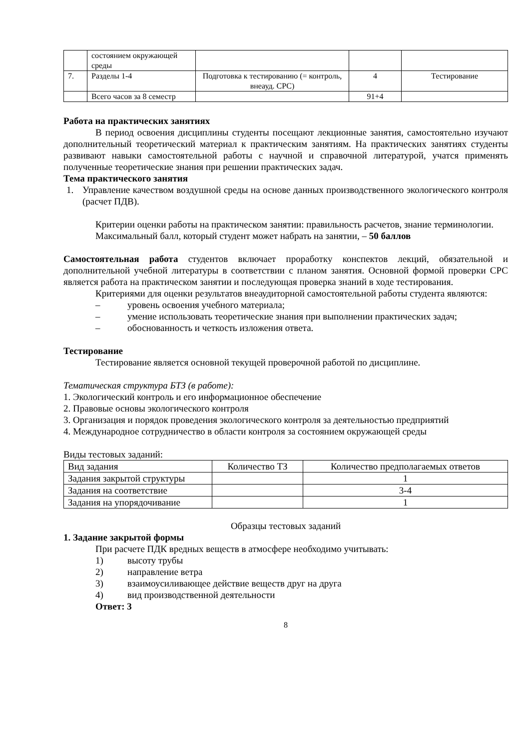| | состоянием окружающей среды | | | |
| 7. | Разделы 1-4 | Подготовка к тестированию (= контроль, внеауд. СРС) | 4 | Тестирование |
| | Всего часов за 8 семестр | | 91+4 | |
Работа на практических занятиях
В период освоения дисциплины студенты посещают лекционные занятия, самостоятельно изучают дополнительный теоретический материал к практическим занятиям. На практических занятиях студенты развивают навыки самостоятельной работы с научной и справочной литературой, учатся применять полученные теоретические знания при решении практических задач.
Тема практического занятия
1. Управление качеством воздушной среды на основе данных производственного экологического контроля (расчет ПДВ).
Критерии оценки работы на практическом занятии: правильность расчетов, знание терминологии.
Максимальный балл, который студент может набрать на занятии, – 50 баллов
Самостоятельная работа студентов включает проработку конспектов лекций, обязательной и дополнительной учебной литературы в соответствии с планом занятия. Основной формой проверки СРС является работа на практическом занятии и последующая проверка знаний в ходе тестирования.
Критериями для оценки результатов внеаудиторной самостоятельной работы студента являются:
– уровень освоения учебного материала;
– умение использовать теоретические знания при выполнении практических задач;
– обоснованность и четкость изложения ответа.
Тестирование
Тестирование является основной текущей проверочной работой по дисциплине.
Тематическая структура БТЗ (в работе):
1. Экологический контроль и его информационное обеспечение
2. Правовые основы экологического контроля
3. Организация и порядок проведения экологического контроля за деятельностью предприятий
4. Международное сотрудничество в области контроля за состоянием окружающей среды
Виды тестовых заданий:
| Вид задания | Количество ТЗ | Количество предполагаемых ответов |
| Задания закрытой структуры | | 1 |
| Задания на соответствие | | 3-4 |
| Задания на упорядочивание | | 1 |
Образцы тестовых заданий
1. Задание закрытой формы
При расчете ПДК вредных веществ в атмосфере необходимо учитывать:
1) высоту трубы
2) направление ветра
3) взаимоусиливающее действие веществ друг на друга
4) вид производственной деятельности
Ответ: 3
8